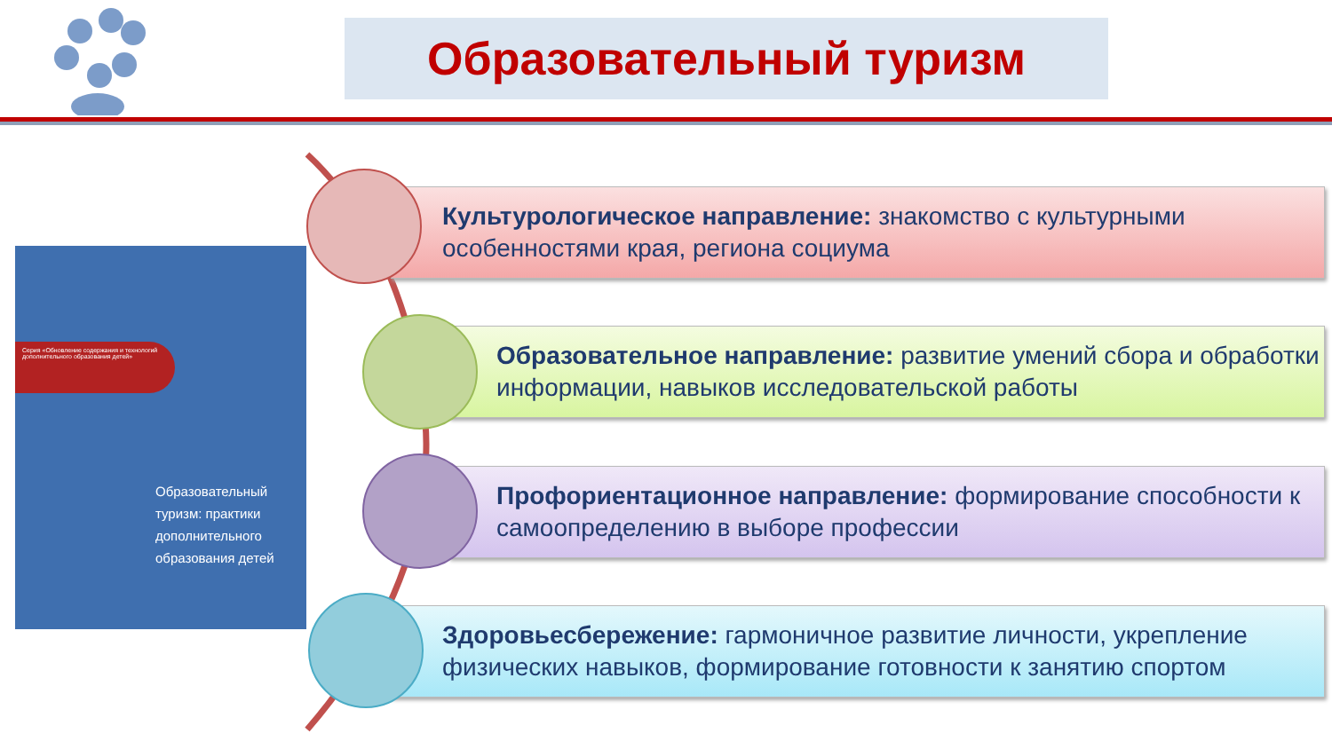Образовательный туризм
Серия «Обновление содержания и технологий дополнительного образования детей»
Образовательный
туризм: практики
дополнительного
образования детей
Культурологическое направление: знакомство с культурными особенностями края, региона социума
Образовательное направление: развитие умений сбора и обработки информации, навыков исследовательской работы
Профориентационное направление: формирование способности к самоопределению в выборе профессии
Здоровьесбережение: гармоничное развитие личности, укрепление физических навыков, формирование готовности к занятию спортом